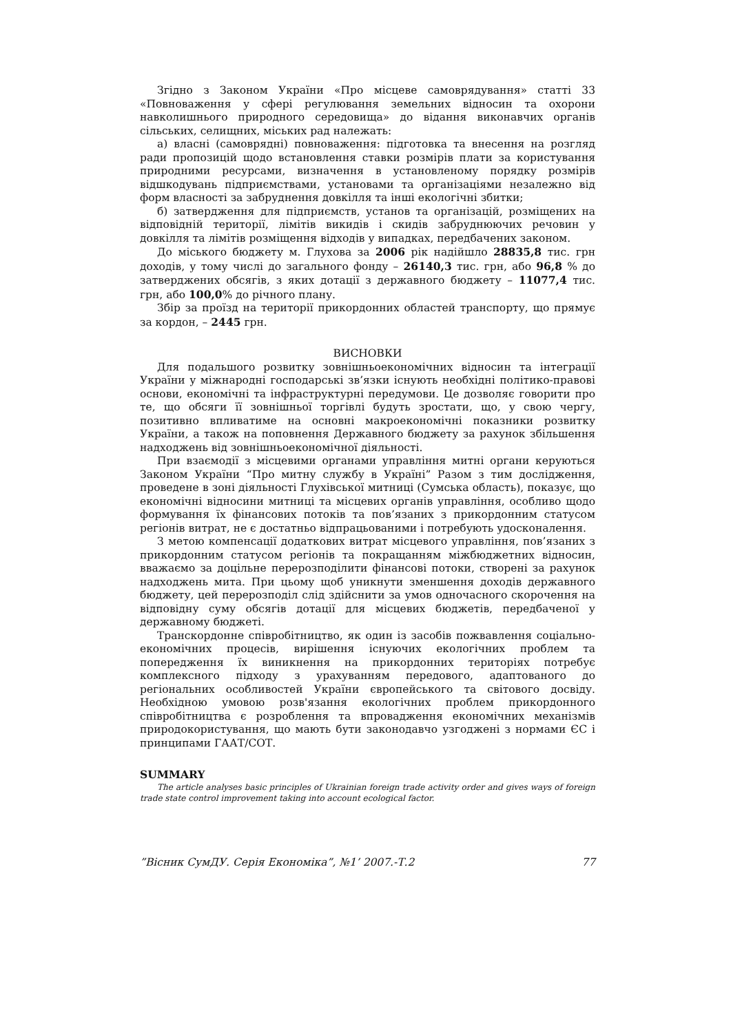Згідно з Законом України «Про місцеве самоврядування» статті 33 «Повноваження у сфері регулювання земельних відносин та охорони навколишнього природного середовища» до відання виконавчих органів сільських, селищних, міських рад належать:
а) власні (самоврядні) повноваження: підготовка та внесення на розгляд ради пропозицій щодо встановлення ставки розмірів плати за користування природними ресурсами, визначення в установленому порядку розмірів відшкодувань підприємствами, установами та організаціями незалежно від форм власності за забруднення довкілля та інші екологічні збитки;
б) затвердження для підприємств, установ та організацій, розміщених на відповідній території, лімітів викидів і скидів забруднюючих речовин у довкілля та лімітів розміщення відходів у випадках, передбачених законом.
До міського бюджету м. Глухова за 2006 рік надійшло 28835,8 тис. грн доходів, у тому числі до загального фонду – 26140,3 тис. грн, або 96,8 % до затверджених обсягів, з яких дотації з державного бюджету – 11077,4 тис. грн, або 100,0% до річного плану.
Збір за проїзд на території прикордонних областей транспорту, що прямує за кордон, – 2445 грн.
ВИСНОВКИ
Для подальшого розвитку зовнішньоекономічних відносин та інтеграції України у міжнародні господарські зв’язки існують необхідні політико-правові основи, економічні та інфраструктурні передумови. Це дозволяє говорити про те, що обсяги її зовнішньої торгівлі будуть зростати, що, у свою чергу, позитивно впливатиме на основні макроекономічні показники розвитку України, а також на поповнення Державного бюджету за рахунок збільшення надходжень від зовнішньоекономічної діяльності.
При взаємодії з місцевими органами управління митні органи керуються Законом України “Про митну службу в Україні” Разом з тим дослідження, проведене в зоні діяльності Глухівської митниці (Сумська область), показує, що економічні відносини митниці та місцевих органів управління, особливо щодо формування їх фінансових потоків та пов’язаних з прикордонним статусом регіонів витрат, не є достатньо відпрацьованими і потребують удосконалення.
З метою компенсації додаткових витрат місцевого управління, пов’язаних з прикордонним статусом регіонів та покращанням міжбюджетних відносин, вважаємо за доцільне перерозподілити фінансові потоки, створені за рахунок надходжень мита. При цьому щоб уникнути зменшення доходів державного бюджету, цей перерозподіл слід здійснити за умов одночасного скорочення на відповідну суму обсягів дотації для місцевих бюджетів, передбаченої у державному бюджеті.
Транскордонне співробітництво, як один із засобів пожвавлення соціально-економічних процесів, вирішення існуючих екологічних проблем та попередження їх виникнення на прикордонних територіях потребує комплексного підходу з урахуванням передового, адаптованого до регіональних особливостей України європейського та світового досвіду. Необхідною умовою розв'язання екологічних проблем прикордонного співробітництва є розроблення та впровадження економічних механізмів природокористування, що мають бути законодавчо узгоджені з нормами ЄС і принципами ГААТ/СОТ.
SUMMARY
The article analyses basic principles of Ukrainian foreign trade activity order and gives ways of foreign trade state control improvement taking into account ecological factor.
”Вісник СумДУ. Серія Економіка”, №1’ 2007.-Т.2 77